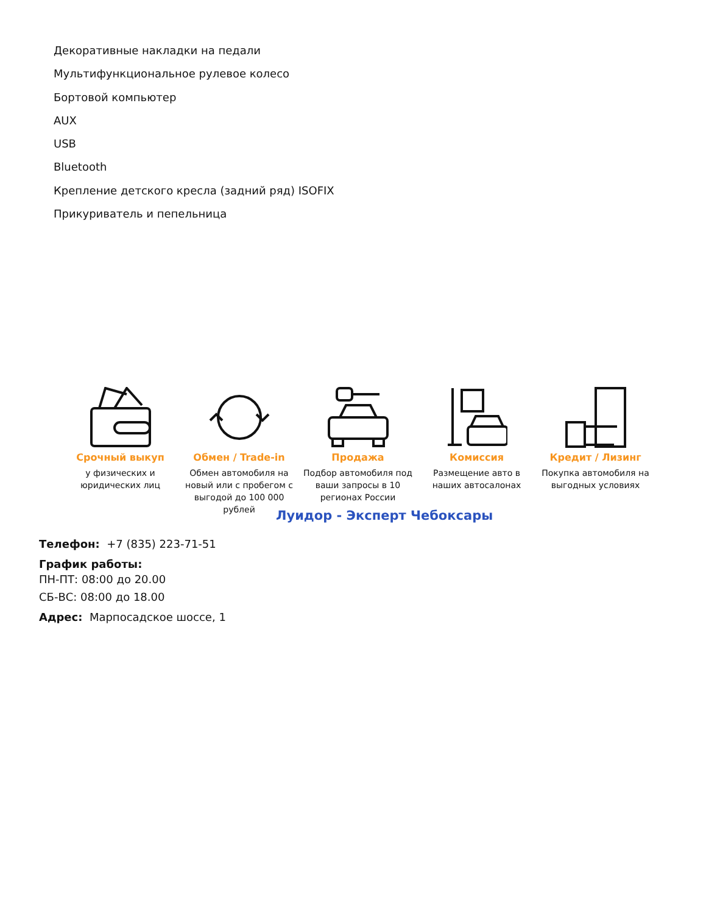Декоративные накладки на педали
Мультифункциональное рулевое колесо
Бортовой компьютер
AUX
USB
Bluetooth
Крепление детского кресла (задний ряд) ISOFIX
Прикуриватель и пепельница
Срочный выкуп
у физических и юридических лиц
Обмен / Trade-in
Обмен автомобиля на новый или с пробегом с выгодой до 100 000 рублей
Продажа
Подбор автомобиля под ваши запросы в 10 регионах России
Комиссия
Размещение авто в наших автосалонах
Кредит / Лизинг
Покупка автомобиля на выгодных условиях
Луидор - Эксперт Чебоксары
Телефон: +7 (835) 223-71-51
График работы:
ПН-ПТ: 08:00 до 20.00
СБ-ВС: 08:00 до 18.00
Адрес: Марпосадское шоссе, 1